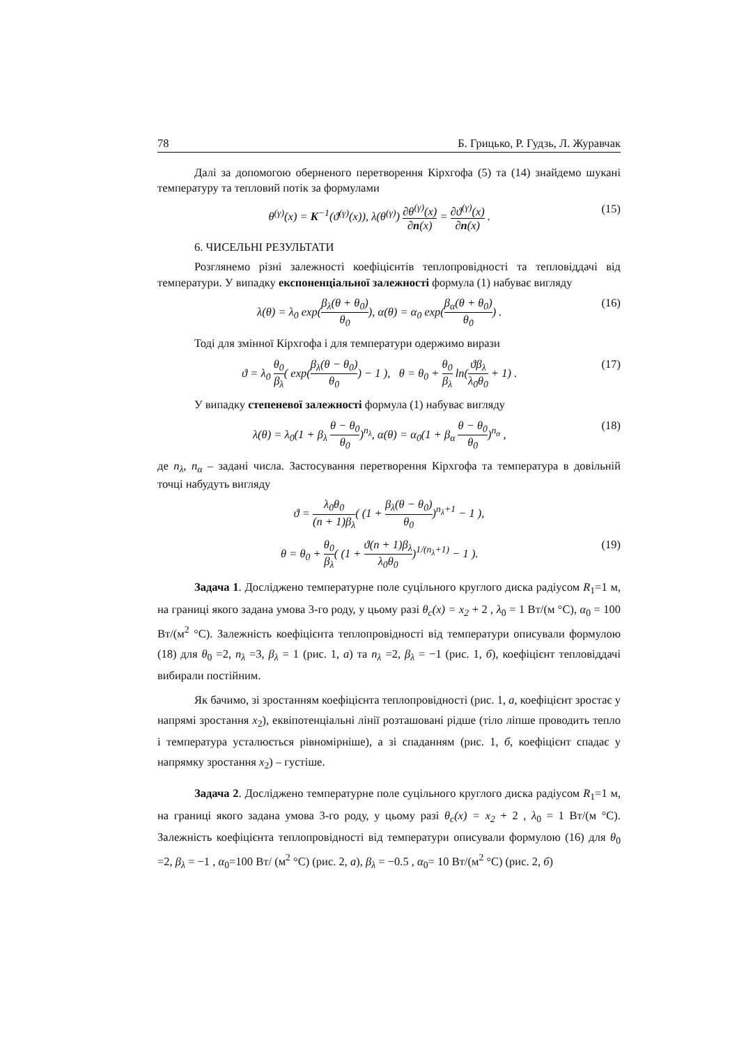78 Б. Грицько, Р. Гудзь, Л. Журавчак
Далі за допомогою оберненого перетворення Кірхгофа (5) та (14) знайдемо шукані температуру та тепловий потік за формулами
θ<sup>(γ)</sup>(x) = K<sup>−1</sup>(ϑ<sup>(γ)</sup>(x)), λ(θ<sup>(γ)</sup>) ∂θ<sup>(γ)</sup>(x) ∂n(x) = ∂ϑ<sup>(γ)</sup>(x) ∂n(x) . (15)
6. ЧИСЕЛЬНІ РЕЗУЛЬТАТИ
Розглянемо різні залежності коефіцієнтів теплопровідності та тепловіддачі від температури. У випадку експоненціальної залежності формула (1) набуває вигляду
λ(θ) = λ<sub>0</sub> exp(β<sub>λ</sub>(θ + θ<sub>0</sub>) θ<sub>0</sub>), α(θ) = α<sub>0</sub> exp(β<sub>α</sub>(θ + θ<sub>0</sub>) θ<sub>0</sub>) . (16)
Тоді для змінної Кірхгофа і для температури одержимо вирази
ϑ = λ<sub>0</sub> θ<sub>0</sub> β<sub>λ</sub>( exp(β<sub>λ</sub>(θ − θ<sub>0</sub>) θ<sub>0</sub>) − 1 ), θ = θ<sub>0</sub> + θ<sub>0</sub> β<sub>λ</sub> ln(ϑβ<sub>λ</sub> λ<sub>0</sub>θ<sub>0</sub> + 1) . (17)
У випадку степеневої залежності формула (1) набуває вигляду
λ(θ) = λ<sub>0</sub>(1 + β<sub>λ</sub> θ − θ<sub>0</sub> θ<sub>0</sub>)<sup>n<sub>λ</sub></sup>, α(θ) = α<sub>0</sub>(1 + β<sub>α</sub> θ − θ<sub>0</sub> θ<sub>0</sub>)<sup>n<sub>α</sub></sup> , (18)
де n<sub>λ</sub>, n<sub>α</sub> – задані числа. Застосування перетворення Кірхгофа та температура в довільній точці набудуть вигляду
ϑ = λ<sub>0</sub>θ<sub>0</sub> (n + 1)β<sub>λ</sub>( (1 + β<sub>λ</sub>(θ − θ<sub>0</sub>) θ<sub>0</sub>)<sup>n<sub>λ</sub>+1</sup> − 1 ),
θ = θ<sub>0</sub> + θ<sub>0</sub> β<sub>λ</sub>( (1 + ϑ(n + 1)β<sub>λ</sub> λ<sub>0</sub>θ<sub>0</sub>)<sup>1/(n<sub>λ</sub>+1)</sup> − 1 ). (19)
Задача 1. Досліджено температурне поле суцільного круглого диска радіусом R<sub>1</sub>=1 м, на границі якого задана умова 3-го роду, у цьому разі θ<sub>c</sub>(x) = x<sub>2</sub> + 2 , λ<sub>0</sub> = 1 Вт/(м °С), α<sub>0</sub> = 100 Вт/(м<sup>2</sup> °С). Залежність коефіцієнта теплопровідності від температури описували формулою (18) для θ<sub>0</sub> =2, n<sub>λ</sub> =3, β<sub>λ</sub> = 1 (рис. 1, а) та n<sub>λ</sub> =2, β<sub>λ</sub> = −1 (рис. 1, б), коефіцієнт тепловіддачі вибирали постійним.
Як бачимо, зі зростанням коефіцієнта теплопровідності (рис. 1, а, коефіцієнт зростає у напрямі зростання x<sub>2</sub>), еквіпотенціальні лінії розташовані рідше (тіло ліпше проводить тепло і температура усталюється рівномірніше), а зі спаданням (рис. 1, б, коефіцієнт спадає у напрямку зростання x<sub>2</sub>) – густіше.
Задача 2. Досліджено температурне поле суцільного круглого диска радіусом R<sub>1</sub>=1 м, на границі якого задана умова 3-го роду, у цьому разі θ<sub>c</sub>(x) = x<sub>2</sub> + 2 , λ<sub>0</sub> = 1 Вт/(м °С). Залежність коефіцієнта теплопровідності від температури описували формулою (16) для θ<sub>0</sub> =2, β<sub>λ</sub> = −1 , α<sub>0</sub>=100 Вт/ (м<sup>2</sup> °С) (рис. 2, а), β<sub>λ</sub> = −0.5 , α<sub>0</sub>= 10 Вт/(м<sup>2</sup> °С) (рис. 2, б)